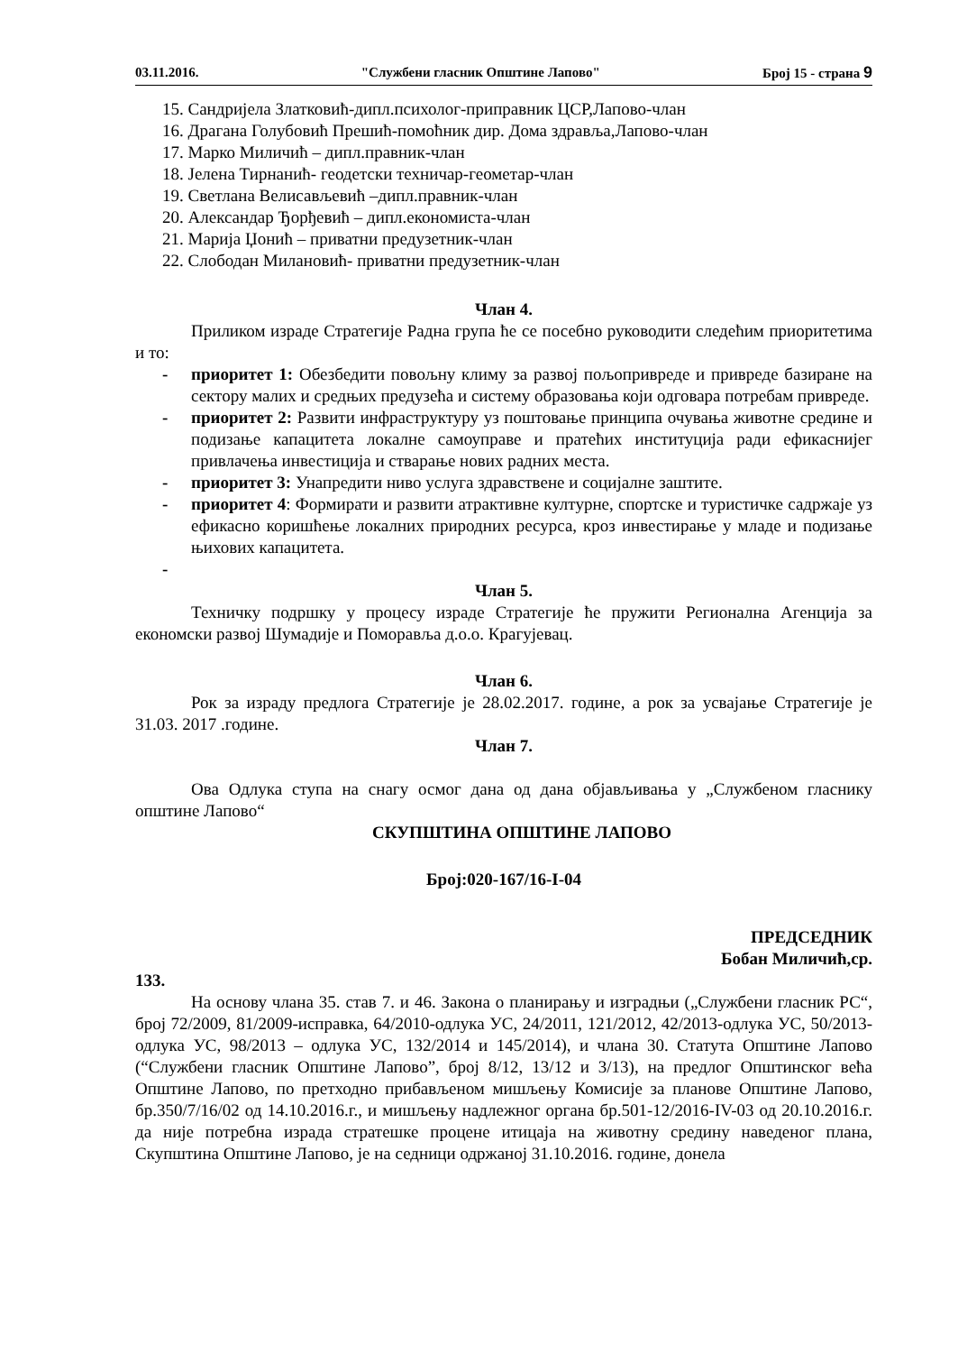03.11.2016. "Службени гласник Општине Лапово" Број 15 - страна 9
15. Сандријела Златковић-дипл.психолог-приправник ЦСР,Лапово-члан
16. Драгана Голубовић Прешић-помоћник дир. Дома здравља,Лапово-члан
17. Марко Миличић – дипл.правник-члан
18. Јелена Тирнанић- геодетски техничар-геометар-члан
19. Светлана Велисављевић –дипл.правник-члан
20. Александар Ђорђевић – дипл.економиста-члан
21. Марија Џонић – приватни предузетник-члан
22. Слободан Милановић- приватни предузетник-члан
Члан 4.
Приликом израде Стратегије Радна група ће се посебно руководити следећим приоритетима и то:
- приоритет 1: Обезбедити повољну климу за развој пољопривреде и привреде базиране на сектору малих и средњих предузећа и систему образовања који одговара потребам привреде.
- приоритет 2: Развити инфраструктуру уз поштовање принципа очувања животне средине и подизање капацитета локалне самоуправе и пратећих институција ради ефикаснијег привлачења инвестиција и стварање нових радних места.
- приоритет 3: Унапредити ниво услуга здравствене и социјалне заштите.
- приоритет 4: Формирати и развити атрактивне културне, спортске и туристичке садржаје уз ефикасно коришћење локалних природних ресурса, кроз инвестирање у младе и подизање њихових капацитета.
-
Члан 5.
Техничку подршку у процесу израде Стратегије ће пружити Регионална Агенција за економски развој Шумадије и Поморавља д.о.о. Крагујевац.
Члан 6.
Рок за израду предлога Стратегије је 28.02.2017. године, а рок за усвајање Стратегије је 31.03. 2017 .године.
Члан 7.
Ова Одлука ступа на снагу осмог дана од дана објављивања у „Службеном гласнику општине Лапово“
СКУПШТИНА ОПШТИНЕ ЛАПОВО
Број:020-167/16-I-04
ПРЕДСЕДНИК
Бобан Миличић,ср.
133.
На основу члана 35. став 7. и 46. Закона о планирању и изградњи („Службени гласник РС“, број 72/2009, 81/2009-исправка, 64/2010-одлука УС, 24/2011, 121/2012, 42/2013-одлука УС, 50/2013-одлука УС, 98/2013 – одлука УС, 132/2014 и 145/2014), и члана 30. Статута Општине Лапово (“Службени гласник Општине Лапово”, број 8/12, 13/12 и 3/13), на предлог Општинског већа Општине Лапово, по претходно прибављеном мишљењу Комисије за планове Општине Лапово, бр.350/7/16/02 од 14.10.2016.г., и мишљењу надлежног органа бр.501-12/2016-IV-03 од 20.10.2016.г. да није потребна израда стратешке процене итицаја на животну средину наведеног плана, Скупштина Општине Лапово, је на седници одржаној 31.10.2016. године, донела